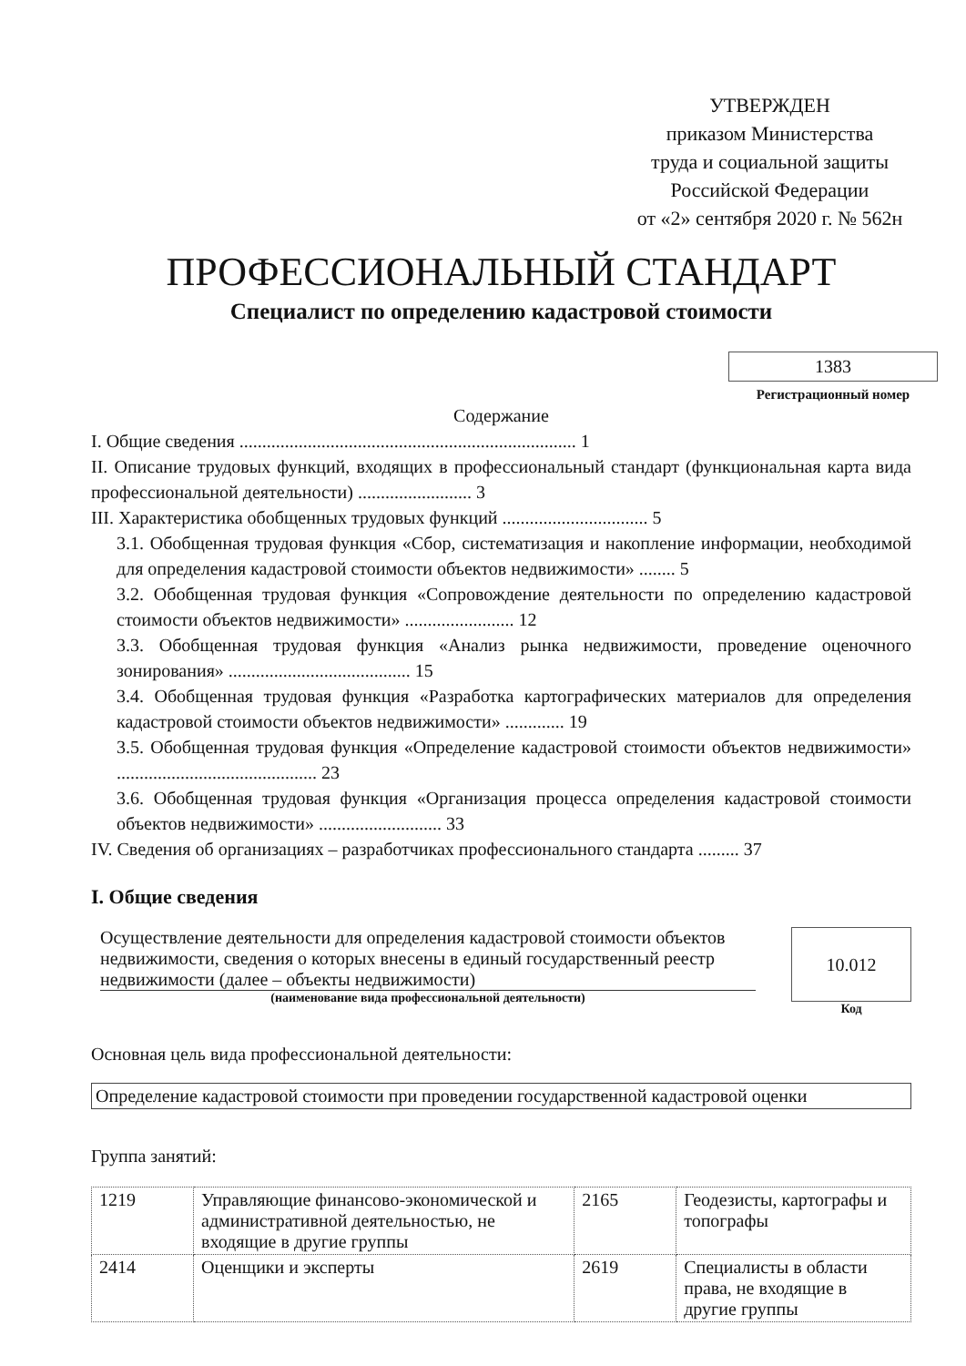УТВЕРЖДЕН
приказом Министерства
труда и социальной защиты
Российской Федерации
от «2» сентября 2020 г. № 562н
ПРОФЕССИОНАЛЬНЫЙ СТАНДАРТ
Специалист по определению кадастровой стоимости
1383
Регистрационный номер
Содержание
I. Общие сведения .......................................................................... 1
II. Описание трудовых функций, входящих в профессиональный стандарт (функциональная карта вида профессиональной деятельности) ......................... 3
III. Характеристика обобщенных трудовых функций ................................ 5
3.1. Обобщенная трудовая функция «Сбор, систематизация и накопление информации, необходимой для определения кадастровой стоимости объектов недвижимости» ........ 5
3.2. Обобщенная трудовая функция «Сопровождение деятельности по определению кадастровой стоимости объектов недвижимости» ........................ 12
3.3. Обобщенная трудовая функция «Анализ рынка недвижимости, проведение оценочного зонирования» ........................................ 15
3.4. Обобщенная трудовая функция «Разработка картографических материалов для определения кадастровой стоимости объектов недвижимости» ............. 19
3.5. Обобщенная трудовая функция «Определение кадастровой стоимости объектов недвижимости» ............................................ 23
3.6. Обобщенная трудовая функция «Организация процесса определения кадастровой стоимости объектов недвижимости» ........................... 33
IV. Сведения об организациях – разработчиках профессионального стандарта ......... 37
I. Общие сведения
Осуществление деятельности для определения кадастровой стоимости объектов недвижимости, сведения о которых внесены в единый государственный реестр недвижимости (далее – объекты недвижимости)
(наименование вида профессиональной деятельности)
10.012
Код
Основная цель вида профессиональной деятельности:
Определение кадастровой стоимости при проведении государственной кадастровой оценки
Группа занятий:
| 1219 | Управляющие финансово-экономической и административной деятельностью, не входящие в другие группы | 2165 | Геодезисты, картографы и топографы |
| 2414 | Оценщики и эксперты | 2619 | Специалисты в области права, не входящие в другие группы |